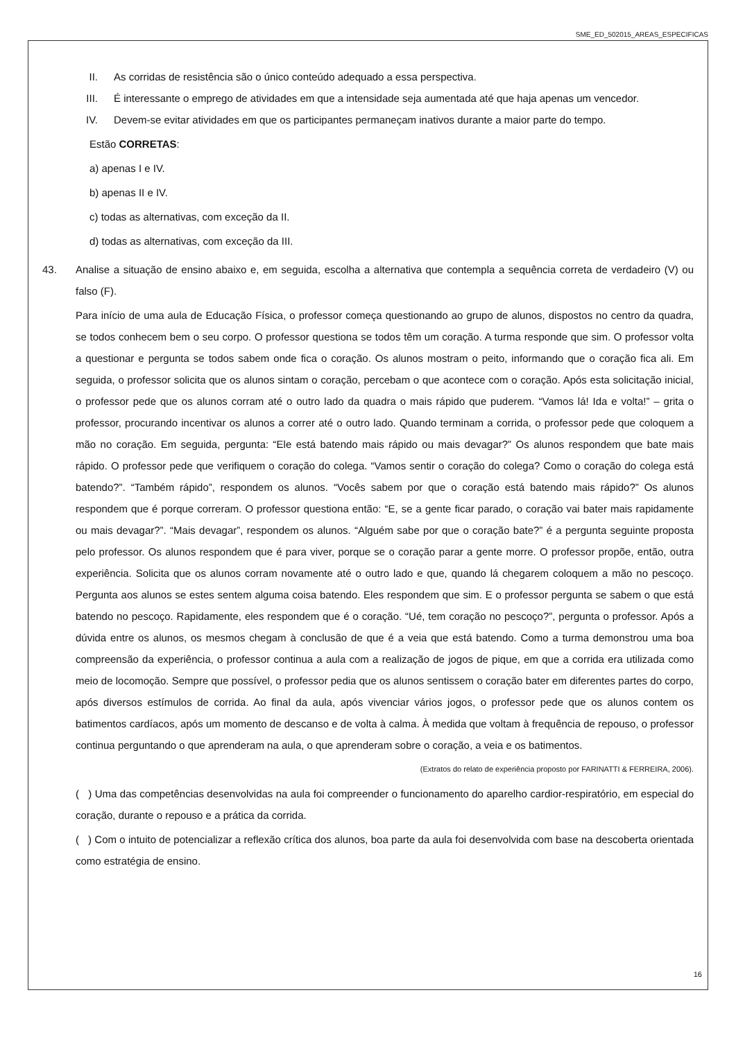SME_ED_502015_AREAS_ESPECIFICAS
II. As corridas de resistência são o único conteúdo adequado a essa perspectiva.
III. É interessante o emprego de atividades em que a intensidade seja aumentada até que haja apenas um vencedor.
IV. Devem-se evitar atividades em que os participantes permaneçam inativos durante a maior parte do tempo.
Estão CORRETAS:
a) apenas I e IV.
b) apenas II e IV.
c) todas as alternativas, com exceção da II.
d) todas as alternativas, com exceção da III.
43. Analise a situação de ensino abaixo e, em seguida, escolha a alternativa que contempla a sequência correta de verdadeiro (V) ou falso (F).
Para início de uma aula de Educação Física, o professor começa questionando ao grupo de alunos, dispostos no centro da quadra, se todos conhecem bem o seu corpo. O professor questiona se todos têm um coração. A turma responde que sim. O professor volta a questionar e pergunta se todos sabem onde fica o coração. Os alunos mostram o peito, informando que o coração fica ali. Em seguida, o professor solicita que os alunos sintam o coração, percebam o que acontece com o coração. Após esta solicitação inicial, o professor pede que os alunos corram até o outro lado da quadra o mais rápido que puderem. “Vamos lá! Ida e volta!” – grita o professor, procurando incentivar os alunos a correr até o outro lado. Quando terminam a corrida, o professor pede que coloquem a mão no coração. Em seguida, pergunta: “Ele está batendo mais rápido ou mais devagar?” Os alunos respondem que bate mais rápido. O professor pede que verifiquem o coração do colega. “Vamos sentir o coração do colega? Como o coração do colega está batendo?”. “Também rápido”, respondem os alunos. “Vocês sabem por que o coração está batendo mais rápido?” Os alunos respondem que é porque correram. O professor questiona então: “E, se a gente ficar parado, o coração vai bater mais rapidamente ou mais devagar?”. “Mais devagar”, respondem os alunos. “Alguém sabe por que o coração bate?” é a pergunta seguinte proposta pelo professor. Os alunos respondem que é para viver, porque se o coração parar a gente morre. O professor propõe, então, outra experiência. Solicita que os alunos corram novamente até o outro lado e que, quando lá chegarem coloquem a mão no pescoço. Pergunta aos alunos se estes sentem alguma coisa batendo. Eles respondem que sim. E o professor pergunta se sabem o que está batendo no pescoço. Rapidamente, eles respondem que é o coração. “Ué, tem coração no pescoço?”, pergunta o professor. Após a dúvida entre os alunos, os mesmos chegam à conclusão de que é a veia que está batendo. Como a turma demonstrou uma boa compreensão da experiência, o professor continua a aula com a realização de jogos de pique, em que a corrida era utilizada como meio de locomoção. Sempre que possível, o professor pedia que os alunos sentissem o coração bater em diferentes partes do corpo, após diversos estímulos de corrida. Ao final da aula, após vivenciar vários jogos, o professor pede que os alunos contem os batimentos cardíacos, após um momento de descanso e de volta à calma. À medida que voltam à frequência de repouso, o professor continua perguntando o que aprenderam na aula, o que aprenderam sobre o coração, a veia e os batimentos.
(Extratos do relato de experiência proposto por FARINATTI & FERREIRA, 2006).
( ) Uma das competências desenvolvidas na aula foi compreender o funcionamento do aparelho cardior-respiratório, em especial do coração, durante o repouso e a prática da corrida.
( ) Com o intuito de potencializar a reflexão crítica dos alunos, boa parte da aula foi desenvolvida com base na descoberta orientada como estratégia de ensino.
16